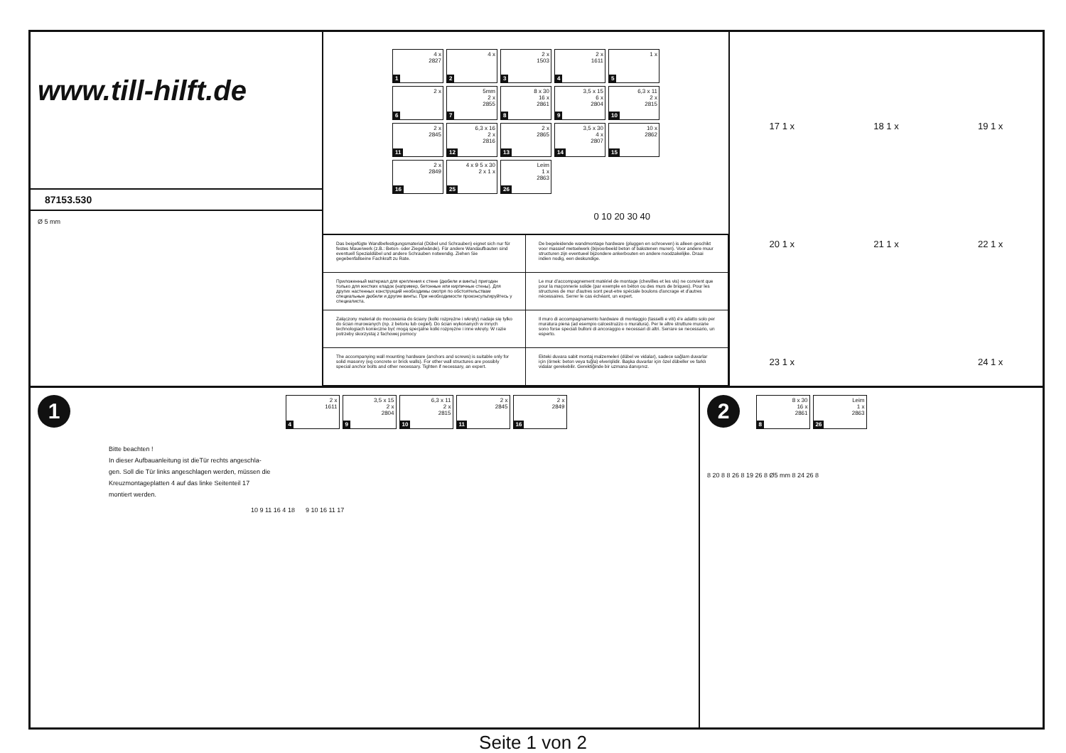www.till-hilft.de
87153.530
Ø 5 mm
4 x
2827
1
4 x
2
2 x
1503
3
2 x
1611
4
1 x
5
2 x
6
5mm
2 x
2855
7
8 x 30
16 x
2861
8
3,5 x 15
6 x
2804
9
6,3 x 11
2 x
2815
10
2 x
2845
11
6,3 x 16
2 x
2816
12
2 x
2865
13
3,5 x 30
4 x
2807
14
10 x
2862
15
2 x
2849
16
4 x 9 5 x 30
2 x 1 x
25
Leim
1 x
2863
26
0 10 20 30 40
Das beigefügte Wandbefestigungsmaterial (Dübel und Schrauben) eignet sich nur für festes Mauerwerk (z.B.: Beton- oder Ziegelwände). Für andere Wandaufbauten sind eventuell Spezialdübel und andere Schrauben notwendig. Ziehen Sie gegebenfallseine Fachkraft zu Rate.
De begeleidende wandmontage hardware (pluggen en schroeven) is alleen geschikt voor massief metselwerk (bijvoorbeeld beton of bakstenen muren). Voor andere muur structuren zijn eventueel bijzondere ankerbouten en andere noodzakelijke. Draai indien nodig, een deskundige.
Приложенный материал для крепления к стене (дюбели и винты) пригоден только для жестких кладок (например, бетонные или кирпичные стены). Для других настенных конструкций необходимы смотря по обстоятельствам специальные дюбели и другие винты. При необходимости проконсультируйтесь у специалиста.
Le mur d'accompagnement matériel de montage (chevilles et les vis) ne convient que pour la maçonnerie solide (par exemple en béton ou des murs de briques). Pour les structures de mur d'autres sont peut-etre spéciale boulons d'ancrage et d'autres nécessaires. Serrer le cas échéant, un expert.
Załączony materiał do mocowania do ściany (kolki rozprężne i wkręty) nadaje się tylko do ścian murowanych (np. z betonu lub cegieł). Do ścian wykonanych w innych technologiach konieczne być mogą specjalne kolki rozprężne i inne wkręty. W razie potrzeby skorzystaj z fachowej pomocy
Il muro di accompagnamento hardware di montaggio (tasselli e viti) è'e adatto solo per muratura piena (ad esempio calcestruzzo o muratura). Per le altre strutture murarie sono forse speciali bulloni di ancoraggio e necessari di altri. Serrare se necessario, un esperto.
The accompanying wall mounting hardware (anchors and screws) is suitable only for solid masonry (eg concrete or brick walls). For other wall structures are possibly special anchor bolts and other necessary. Tighten if necessary, an expert.
Ekteki duvara sabit montaj malzemeleri (dübel ve vidalar), sadece sağlam duvarlar için (örnek: beton veya tuğla) elverişlidir. Başka duvarlar için özel dübeller ve farklı vidalar gerekebilir. Gerektiğinde bir uzmana danışınız.
17 1 x
18 1 x
19 1 x
20 1 x
21 1 x
22 1 x
23 1 x
24 1 x
1
2 x
1611
4
3,5 x 15
2 x
2804
9
6,3 x 11
2 x
2815
10
2 x
2845
11
2 x
2849
16
Bitte beachten !
In dieser Aufbauanleitung ist dieTür rechts angeschla-
gen. Soll die Tür links angeschlagen werden, müssen die
Kreuzmontageplatten 4 auf das linke Seitenteil 17
montiert werden.
10 9 11 16 4 18 9 10 16 11 17
2
8 x 30
16 x
2861
8
Leim
1 x
2863
26
8 20 8 8 26 8 19 26 8 Ø5 mm 8 24 26 8
Seite 1 von 2